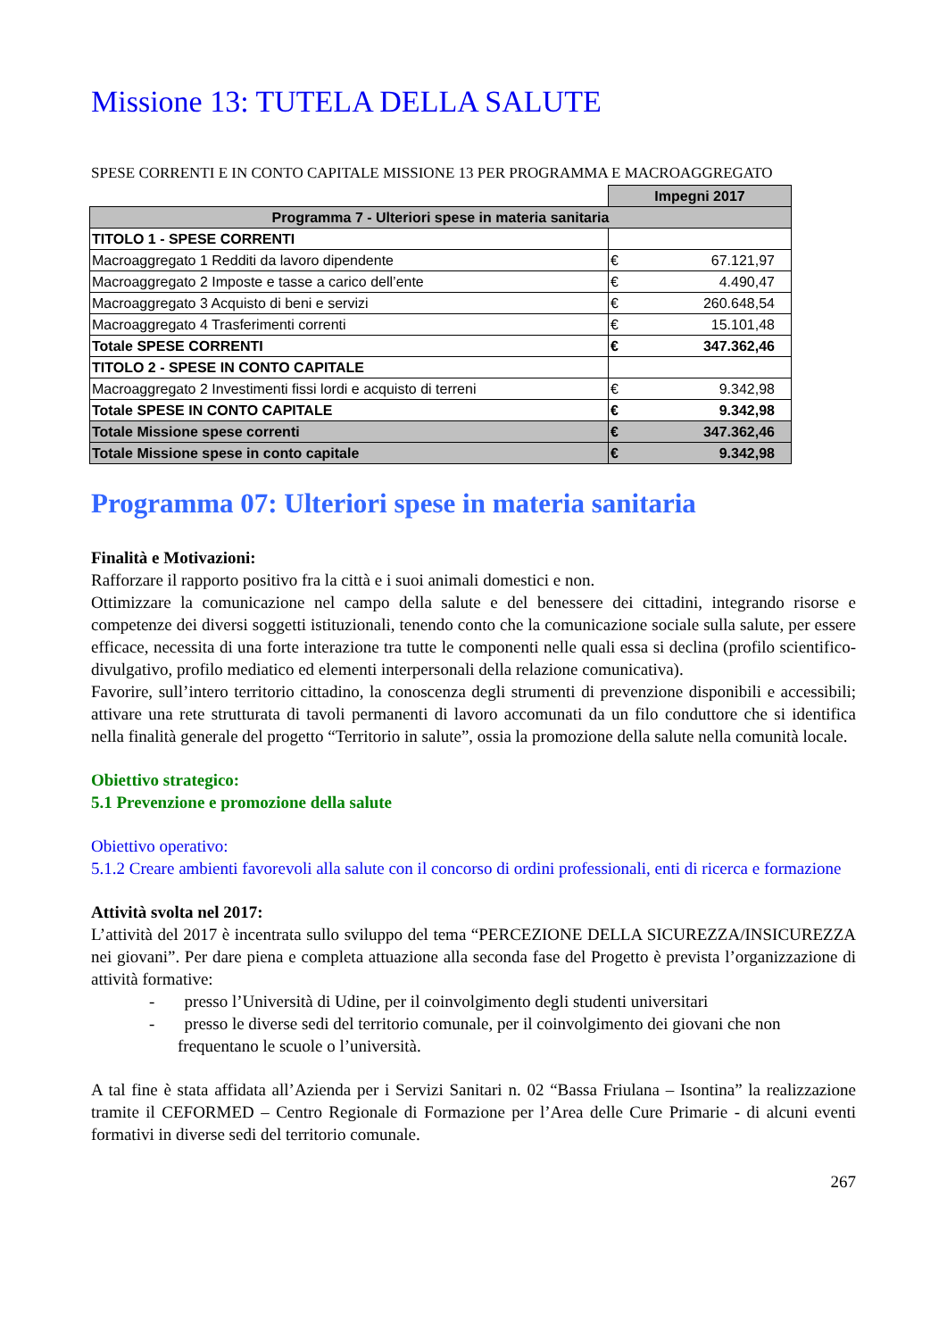Missione 13: TUTELA DELLA SALUTE
SPESE CORRENTI E IN CONTO CAPITALE MISSIONE 13 PER PROGRAMMA E MACROAGGREGATO
| | Impegni 2017 | |
| Programma 7 - Ulteriori spese in materia sanitaria | | |
| TITOLO 1 - SPESE CORRENTI | | |
| Macroaggregato 1 Redditi da lavoro dipendente | € | 67.121,97 |
| Macroaggregato 2 Imposte e tasse a carico dell’ente | € | 4.490,47 |
| Macroaggregato 3 Acquisto di beni e servizi | € | 260.648,54 |
| Macroaggregato 4 Trasferimenti correnti | € | 15.101,48 |
| Totale SPESE CORRENTI | € | 347.362,46 |
| TITOLO 2 - SPESE IN CONTO CAPITALE | | |
| Macroaggregato 2 Investimenti fissi lordi e acquisto di terreni | € | 9.342,98 |
| Totale SPESE IN CONTO CAPITALE | € | 9.342,98 |
| Totale Missione spese correnti | € | 347.362,46 |
| Totale Missione spese in conto capitale | € | 9.342,98 |
Programma 07: Ulteriori spese in materia sanitaria
Finalità e Motivazioni:
Rafforzare il rapporto positivo fra la città e i suoi animali domestici e non.
Ottimizzare la comunicazione nel campo della salute e del benessere dei cittadini, integrando risorse e competenze dei diversi soggetti istituzionali, tenendo conto che la comunicazione sociale sulla salute, per essere efficace, necessita di una forte interazione tra tutte le componenti nelle quali essa si declina (profilo scientifico-divulgativo, profilo mediatico ed elementi interpersonali della relazione comunicativa).
Favorire, sull’intero territorio cittadino, la conoscenza degli strumenti di prevenzione disponibili e accessibili; attivare una rete strutturata di tavoli permanenti di lavoro accomunati da un filo conduttore che si identifica nella finalità generale del progetto “Territorio in salute”, ossia la promozione della salute nella comunità locale.
Obiettivo strategico:
5.1 Prevenzione e promozione della salute
Obiettivo operativo:
5.1.2 Creare ambienti favorevoli alla salute con il concorso di ordini professionali, enti di ricerca e formazione
Attività svolta nel 2017:
L’attività del 2017 è incentrata sullo sviluppo del tema “PERCEZIONE DELLA SICUREZZA/INSICUREZZA nei giovani”. Per dare piena e completa attuazione alla seconda fase del Progetto è prevista l’organizzazione di attività formative:
- presso l’Università di Udine, per il coinvolgimento degli studenti universitari
- presso le diverse sedi del territorio comunale, per il coinvolgimento dei giovani che non frequentano le scuole o l’università.
A tal fine è stata affidata all’Azienda per i Servizi Sanitari n. 02 “Bassa Friulana – Isontina” la realizzazione tramite il CEFORMED – Centro Regionale di Formazione per l’Area delle Cure Primarie - di alcuni eventi formativi in diverse sedi del territorio comunale.
267